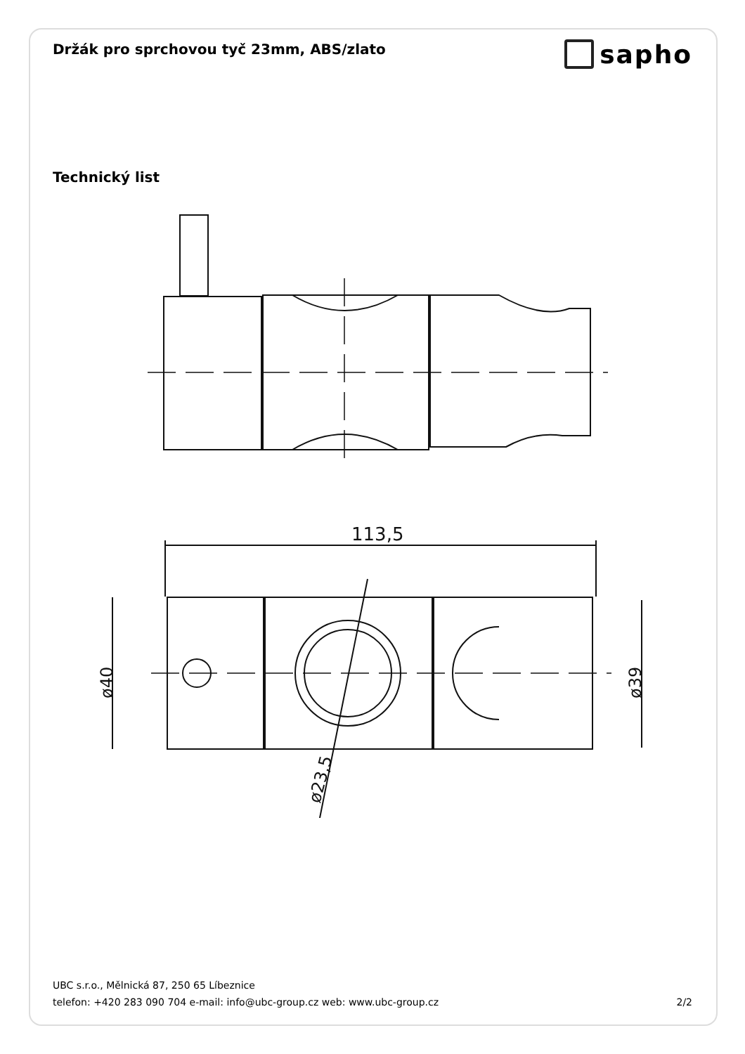Držák pro sprchovou tyč 23mm, ABS/zlato
sapho
Technický list
113,5
ø40
ø39
ø23,5
UBC s.r.o., Mělnická 87, 250 65 Líbeznice
telefon: +420 283 090 704 e-mail: info@ubc-group.cz web: www.ubc-group.cz 2/2